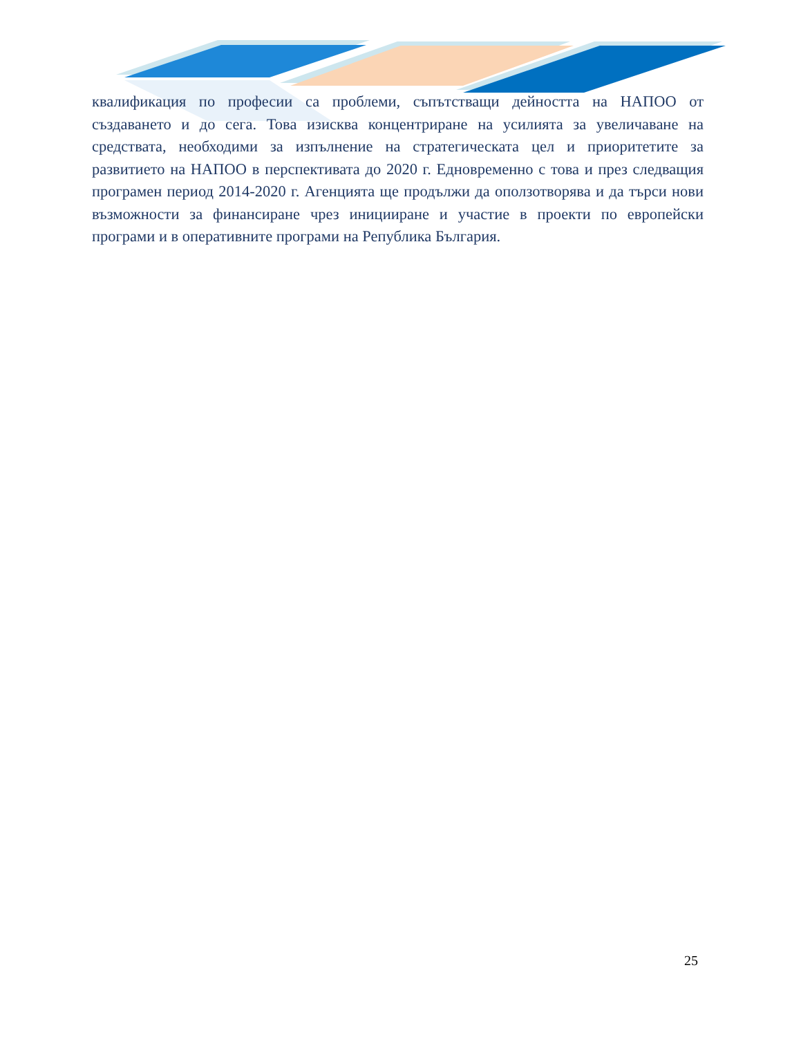квалификация по професии са проблеми, съпътстващи дейността на НАПОО от създаването и до сега. Това изисква концентриране на усилията за увеличаване на средствата, необходими за изпълнение на стратегическата цел и приоритетите за развитието на НАПОО в перспективата до 2020 г. Едновременно с това и през следващия програмен период 2014-2020 г. Агенцията ще продължи да оползотворява и да търси нови възможности за финансиране чрез иницииране и участие в проекти по европейски програми и в оперативните програми на Република България.
25